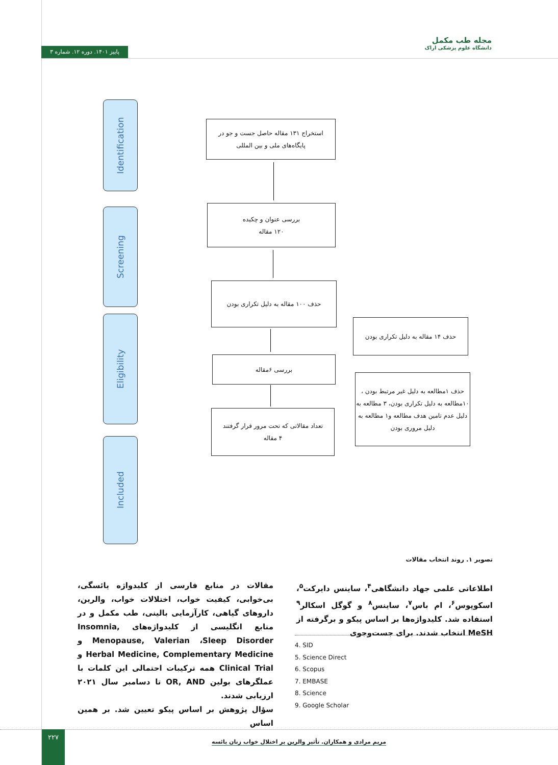مجله طب مکمل
دانشگاه علوم پزشکی اراک
پاییز ۱۴۰۱. دوره ۱۲. شماره ۳
Identification
Screening
Eligibility
Included
استخراج ۱۳۱ مقاله حاصل جست و جو در
پایگاه‌های ملی و بین المللی
بررسی عنوان و چکیده
۱۲۰ مقاله
حذف ۱۰۰ مقاله به دلیل تکراری بودن
حذف ۱۴ مقاله به دلیل تکراری بودن
بررسی ۶مقاله
حذف ۱مطالعه به دلیل غیر مرتبط بودن ، ۱۰مطالعه به دلیل تکراری بودن، ۳ مطالعه به دلیل عدم تامین هدف مطالعه و۱ مطالعه به دلیل مروری بودن
تعداد مقالاتی که تحت مرور قرار گرفتند
۴ مقاله
تصویر ۱. روند انتخاب مقالات
اطلاعاتی علمی جهاد دانشگاهی<sup>۴</sup>، ساینس دایرکت<sup>۵</sup>، اسکوپوس<sup>۶</sup>، ام باس<sup>۷</sup>، ساینس<sup>۸</sup> و گوگل اسکالر<sup>۹</sup> استفاده شد. کلیدواژه‌ها بر اساس پیکو و برگرفته از MeSH انتخاب شدند. برای جست‌وجوی
4. SID
5. Science Direct
6. Scopus
7. EMBASE
8. Science
9. Google Scholar
مقالات در منابع فارسی از کلیدواژه یائسگی، بی‌خوابی، کیفیت خواب، اختلالات خواب، والرین، داروهای گیاهی، کارآزمایی بالینی، طب مکمل و در منابع انگلیسی از کلیدواژه‌های Insomnia, Menopause, Valerian ،Sleep Disorder و Herbal Medicine, Complementary Medicine و Clinical Trial همه ترکیبات احتمالی این کلمات با عملگرهای بولین OR, AND تا دسامبر سال ۲۰۲۱ ارزیابی شدند.
سؤال پژوهش بر اساس پیکو تعیین شد. بر همین اساس
۲۲۷
مریم مرادی و همکاران. تأثیر والرین بر اختلال خواب زنان یائسه